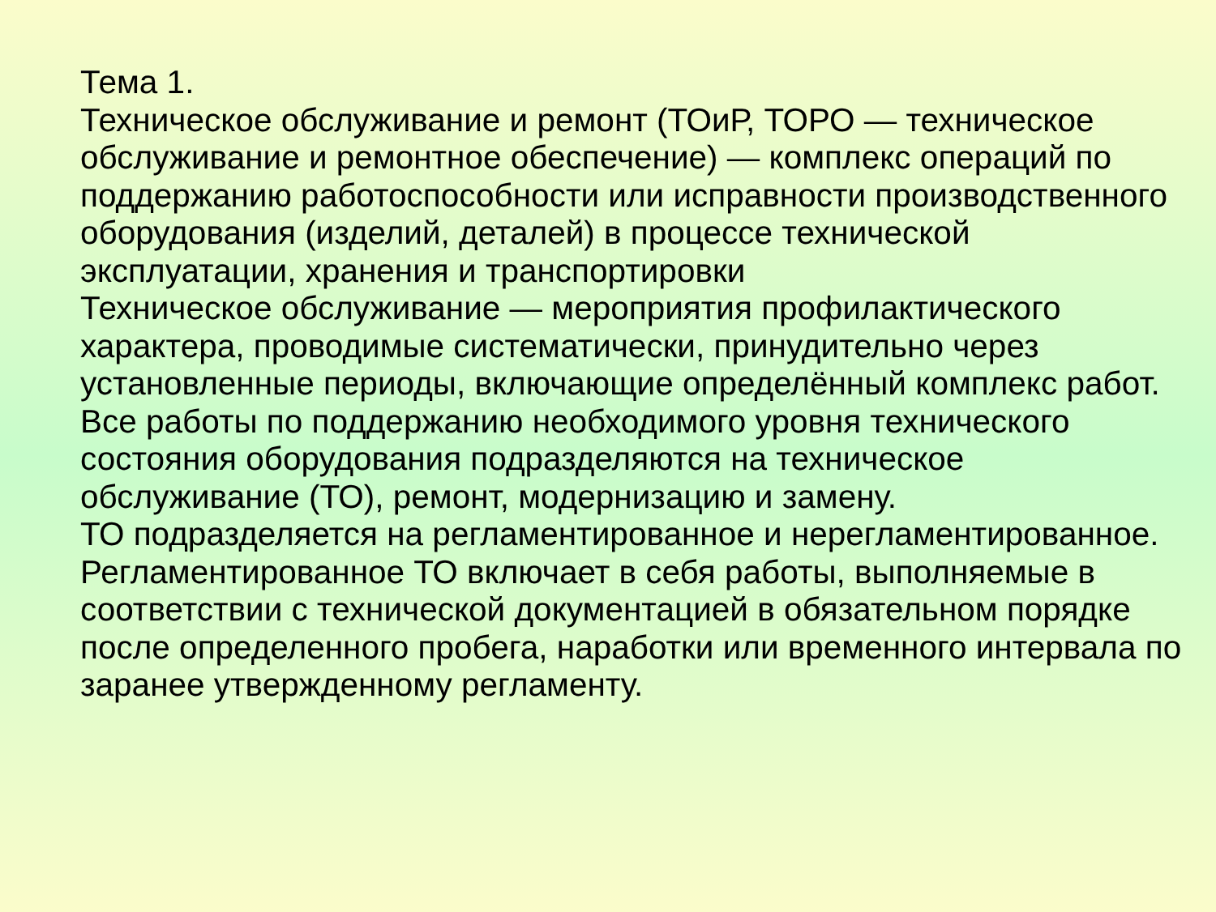Тема 1.
Техническое обслуживание и ремонт (ТОиР, ТОРО — техническое обслуживание и ремонтное обеспечение) — комплекс операций по поддержанию работоспособности или исправности производственного оборудования (изделий, деталей) в процессе технической эксплуатации, хранения и транспортировки
Техническое обслуживание — мероприятия профилактического характера, проводимые систематически, принудительно через установленные периоды, включающие определённый комплекс работ.
Все работы по поддержанию необходимого уровня технического состояния оборудования подразделяются на техническое обслуживание (ТО), ремонт, модернизацию и замену.
ТО подразделяется на регламентированное и нерегламентированное.
Регламентированное ТО включает в себя работы, выполняемые в соответствии с технической документацией в обязательном порядке после определенного пробега, наработки или временного интервала по заранее утвержденному регламенту.